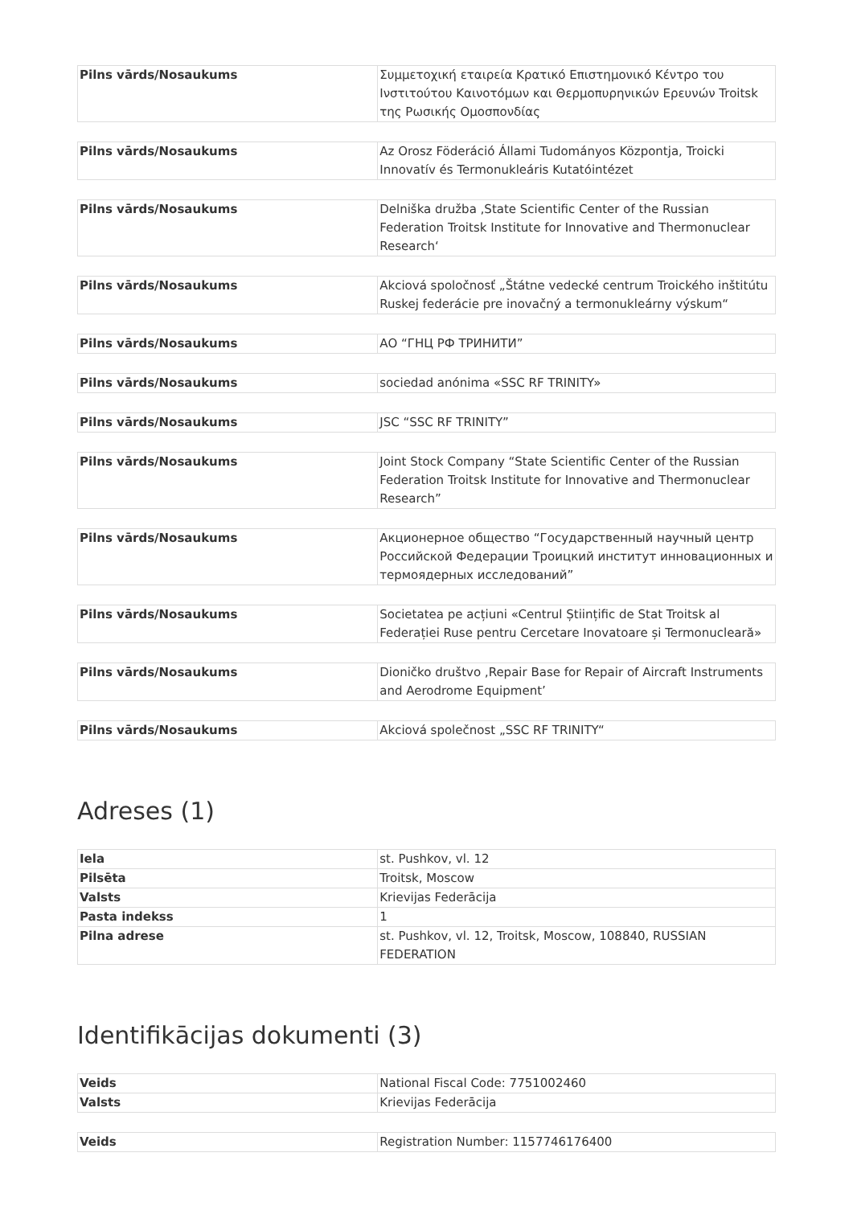| Pilns vārds/Nosaukums | Συμμετοχική εταιρεία Κρατικό Επιστημονικό Κέντρο του Ινστιτούτου Καινοτόμων και Θερμοπυρηνικών Ερευνών Troitsk της Ρωσικής Ομοσπονδίας |
| Pilns vārds/Nosaukums | Az Orosz Föderáció Állami Tudományos Központja, Troicki Innovatív és Termonukleáris Kutatóintézet |
| Pilns vārds/Nosaukums | Delniška družba ‚State Scientific Center of the Russian Federation Troitsk Institute for Innovative and Thermonuclear Research‘ |
| Pilns vārds/Nosaukums | Akciová spoločnosť „Štátne vedecké centrum Troického inštitútu Ruskej federácie pre inovačný a termonukleárny výskum“ |
| Pilns vārds/Nosaukums | АО “ГНЦ РФ ТРИНИТИ” |
| Pilns vārds/Nosaukums | sociedad anónima «SSC RF TRINITY» |
| Pilns vārds/Nosaukums | JSC “SSC RF TRINITY” |
| Pilns vārds/Nosaukums | Joint Stock Company “State Scientific Center of the Russian Federation Troitsk Institute for Innovative and Thermonuclear Research” |
| Pilns vārds/Nosaukums | Акционерное общество “Государственный научный центр Российской Федерации Троицкий институт инновационных и термоядерных исследований” |
| Pilns vārds/Nosaukums | Societatea pe acțiuni «Centrul Științific de Stat Troitsk al Federației Ruse pentru Cercetare Inovatoare și Termonucleară» |
| Pilns vārds/Nosaukums | Dioničko društvo ‚Repair Base for Repair of Aircraft Instruments and Aerodrome Equipment’ |
| Pilns vārds/Nosaukums | Akciová společnost „SSC RF TRINITY“ |
Adreses (1)
| Iela | st. Pushkov, vl. 12 |
| Pilsēta | Troitsk, Moscow |
| Valsts | Krievijas Federācija |
| Pasta indekss | 1 |
| Pilna adrese | st. Pushkov, vl. 12, Troitsk, Moscow, 108840, RUSSIAN FEDERATION |
Identifikācijas dokumenti (3)
| Veids | National Fiscal Code: 7751002460 |
| Valsts | Krievijas Federācija |
| Veids | Registration Number: 1157746176400 |